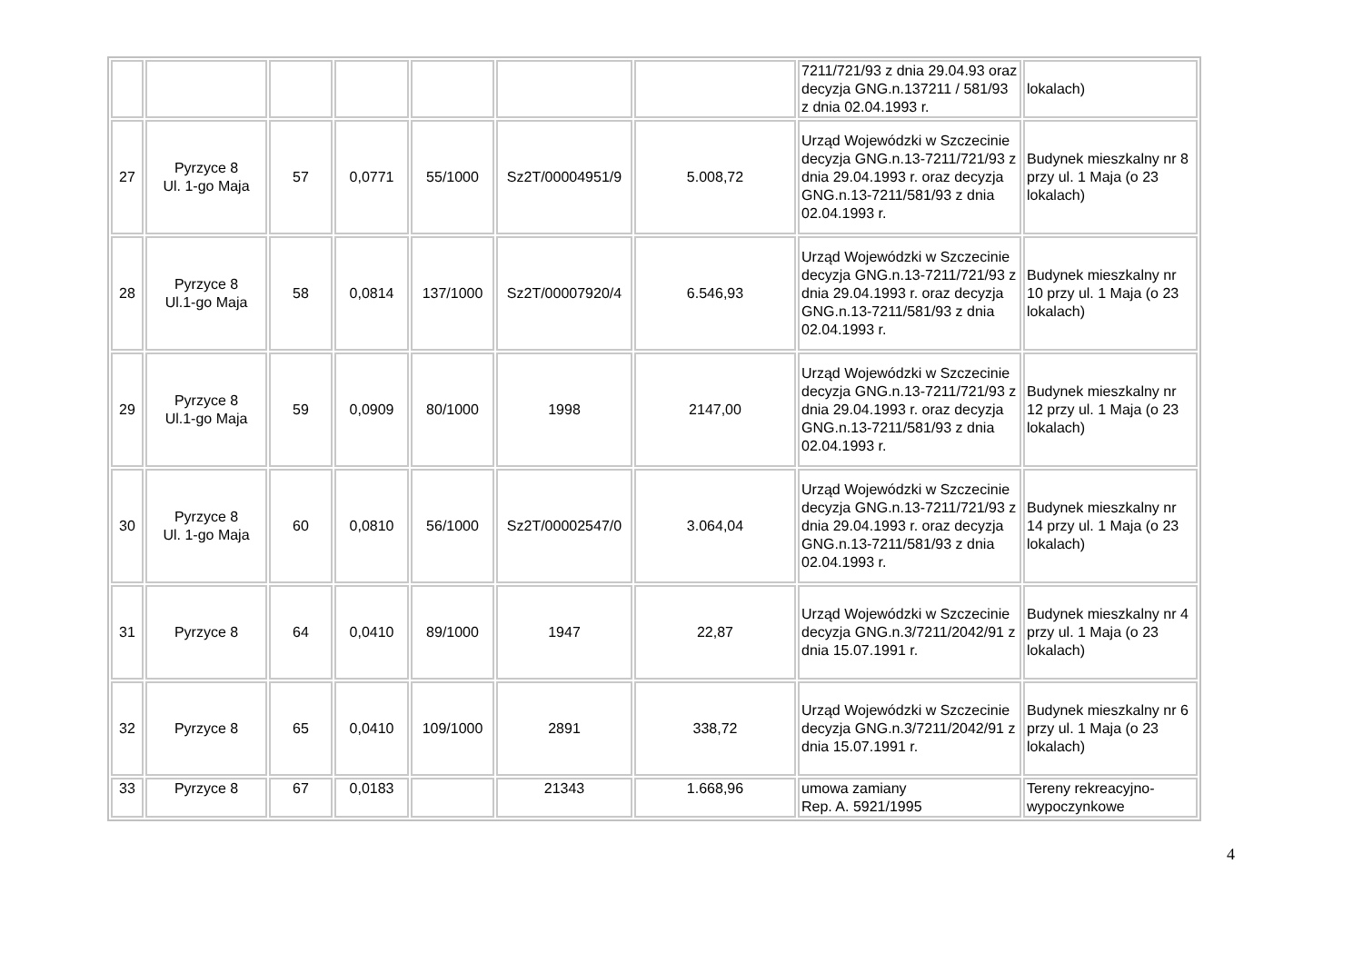| | | | | | | | 7211/721/93 z dnia 29.04.93 oraz decyzja GNG.n.137211 / 581/93 z dnia 02.04.1993 r. | lokalach) |
| 27 | Pyrzyce 8 Ul. 1-go Maja | 57 | 0,0771 | 55/1000 | Sz2T/00004951/9 | 5.008,72 | Urząd Wojewódzki w Szczecinie decyzja GNG.n.13-7211/721/93 z dnia 29.04.1993 r. oraz decyzja GNG.n.13-7211/581/93 z dnia 02.04.1993 r. | Budynek mieszkalny nr 8 przy ul. 1 Maja (o 23 lokalach) |
| 28 | Pyrzyce 8 Ul.1-go Maja | 58 | 0,0814 | 137/1000 | Sz2T/00007920/4 | 6.546,93 | Urząd Wojewódzki w Szczecinie decyzja GNG.n.13-7211/721/93 z dnia 29.04.1993 r. oraz decyzja GNG.n.13-7211/581/93 z dnia 02.04.1993 r. | Budynek mieszkalny nr 10 przy ul. 1 Maja (o 23 lokalach) |
| 29 | Pyrzyce 8 Ul.1-go Maja | 59 | 0,0909 | 80/1000 | 1998 | 2147,00 | Urząd Wojewódzki w Szczecinie decyzja GNG.n.13-7211/721/93 z dnia 29.04.1993 r. oraz decyzja GNG.n.13-7211/581/93 z dnia 02.04.1993 r. | Budynek mieszkalny nr 12 przy ul. 1 Maja (o 23 lokalach) |
| 30 | Pyrzyce 8 Ul. 1-go Maja | 60 | 0,0810 | 56/1000 | Sz2T/00002547/0 | 3.064,04 | Urząd Wojewódzki w Szczecinie decyzja GNG.n.13-7211/721/93 z dnia 29.04.1993 r. oraz decyzja GNG.n.13-7211/581/93 z dnia 02.04.1993 r. | Budynek mieszkalny nr 14 przy ul. 1 Maja (o 23 lokalach) |
| 31 | Pyrzyce 8 | 64 | 0,0410 | 89/1000 | 1947 | 22,87 | Urząd Wojewódzki w Szczecinie decyzja GNG.n.3/7211/2042/91 z dnia 15.07.1991 r. | Budynek mieszkalny nr 4 przy ul. 1 Maja (o 23 lokalach) |
| 32 | Pyrzyce 8 | 65 | 0,0410 | 109/1000 | 2891 | 338,72 | Urząd Wojewódzki w Szczecinie decyzja GNG.n.3/7211/2042/91 z dnia 15.07.1991 r. | Budynek mieszkalny nr 6 przy ul. 1 Maja (o 23 lokalach) |
| 33 | Pyrzyce 8 | 67 | 0,0183 | | 21343 | 1.668,96 | umowa zamiany Rep. A. 5921/1995 | Tereny rekreacyjno-wypoczynkowe |
4